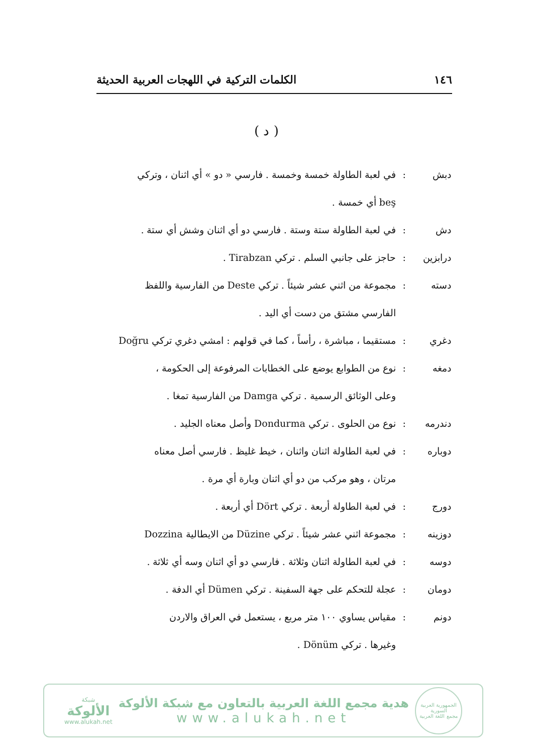١٤٦ الكلمات التركية في اللهجات العربية الحديثة
( د )
دبش: في لعبة الطاولة خمسة وخمسة . فارسي « دو » أي اثنان ، وتركي
beş أي خمسة .
دش: في لعبة الطاولة ستة وستة . فارسي دو أي اثنان وشش أي ستة .
درابزين: حاجز على جانبي السلم . تركي Tirabzan .
دسته: مجموعة من اثني عشر شيئاً . تركي Deste من الفارسية واللفظ
الفارسي مشتق من دست أي اليد .
دغري: مستقيما ، مباشرة ، رأساً ، كما في قولهم : امشي دغري تركي Doğru
دمغه: نوع من الطوابع يوضع على الخطابات المرفوعة إلى الحكومة ،
وعلى الوثائق الرسمية . تركي Damga من الفارسية تمغا .
دندرمه: نوع من الحلوى . تركي Dondurma وأصل معناه الجليد .
دوباره: في لعبة الطاولة اثنان واثنان ، خيط غليظ . فارسي أصل معناه
مرتان ، وهو مركب من دو أي اثنان وبارة أي مرة .
دورج: في لعبة الطاولة أربعة . تركي Dört أي أربعة .
دوزينه: مجموعة اثني عشر شيئاً . تركي Düzine من الايطالية Dozzina
دوسه: في لعبة الطاولة اثنان وثلاثة . فارسي دو أي اثنان وسه أي ثلاثة .
دومان: عجلة للتحكم على جهة السفينة . تركي Dümen أي الدفة .
دونم: مقياس يساوي ١٠٠ متر مربع ، يستعمل في العراق والاردن
وغيرها . تركي Dönüm .
الجمهورية العربية السورية
مجمع اللغة العربية
هدية مجمع اللغة العربية بالتعاون مع شبكة الألوكة
www.alukah.net
شبكة
الألوكة
www.alukah.net